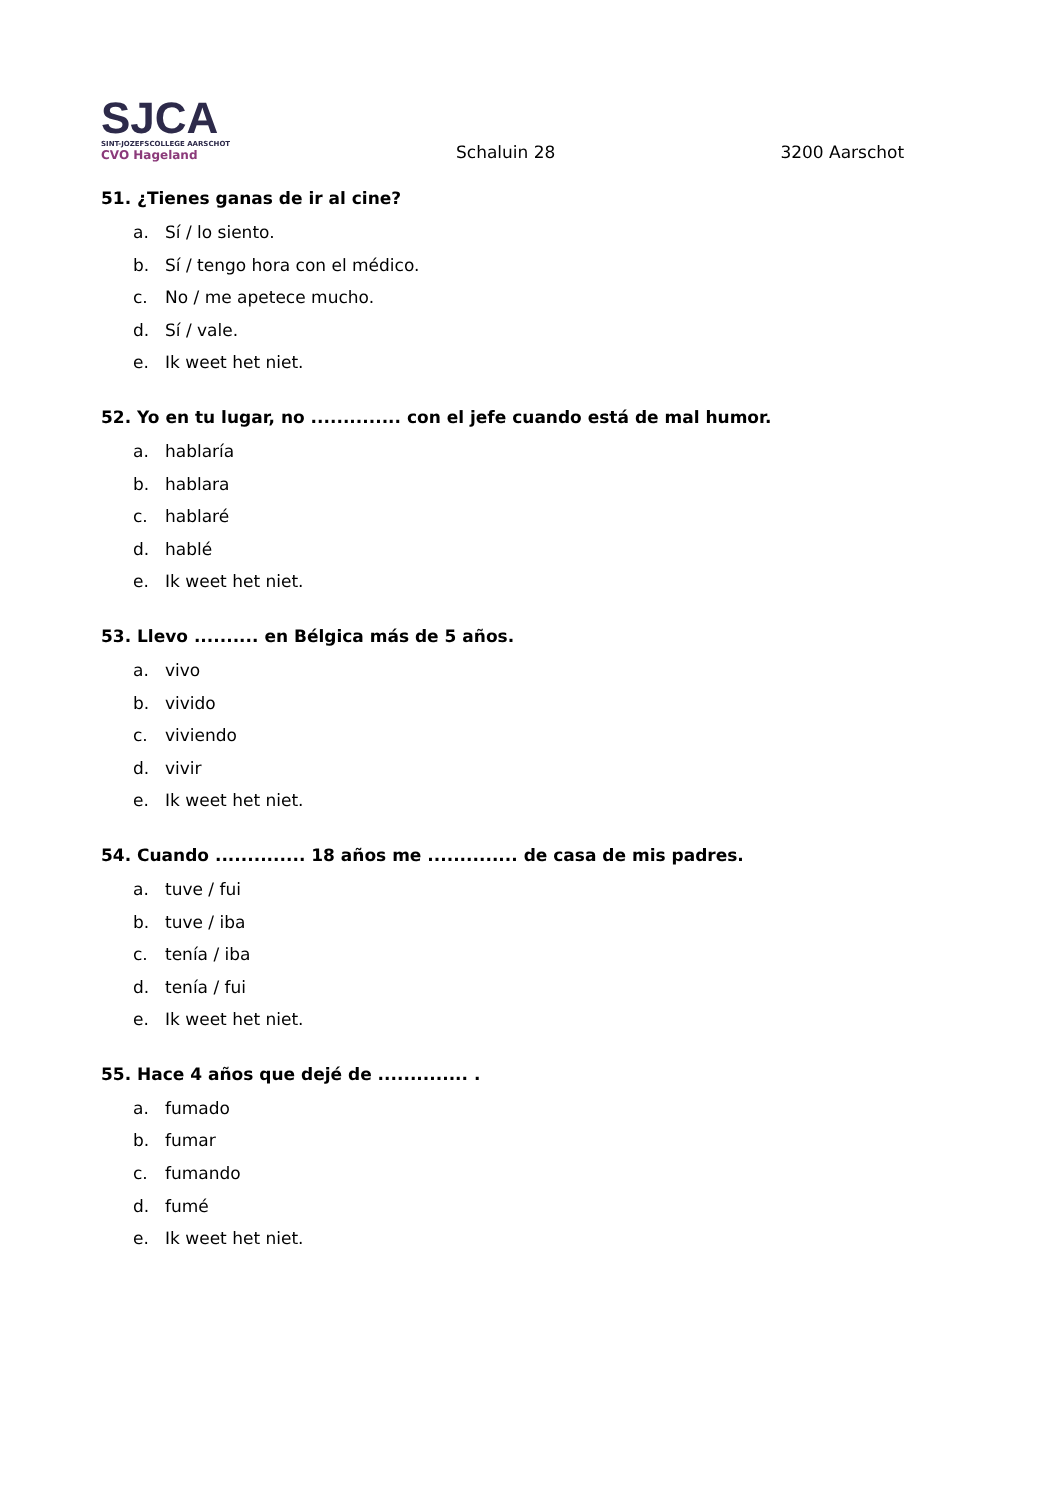SJCA
SINT-JOZEFSCOLLEGE AARSCHOT
CVO Hageland
Schaluin 28
3200 Aarschot
51. ¿Tienes ganas de ir al cine?
a. Sí / lo siento.
b. Sí / tengo hora con el médico.
c. No / me apetece mucho.
d. Sí / vale.
e. Ik weet het niet.
52. Yo en tu lugar, no .............. con el jefe cuando está de mal humor.
a. hablaría
b. hablara
c. hablaré
d. hablé
e. Ik weet het niet.
53. Llevo .......... en Bélgica más de 5 años.
a. vivo
b. vivido
c. viviendo
d. vivir
e. Ik weet het niet.
54. Cuando .............. 18 años me .............. de casa de mis padres.
a. tuve / fui
b. tuve / iba
c. tenía / iba
d. tenía / fui
e. Ik weet het niet.
55. Hace 4 años que dejé de .............. .
a. fumado
b. fumar
c. fumando
d. fumé
e. Ik weet het niet.